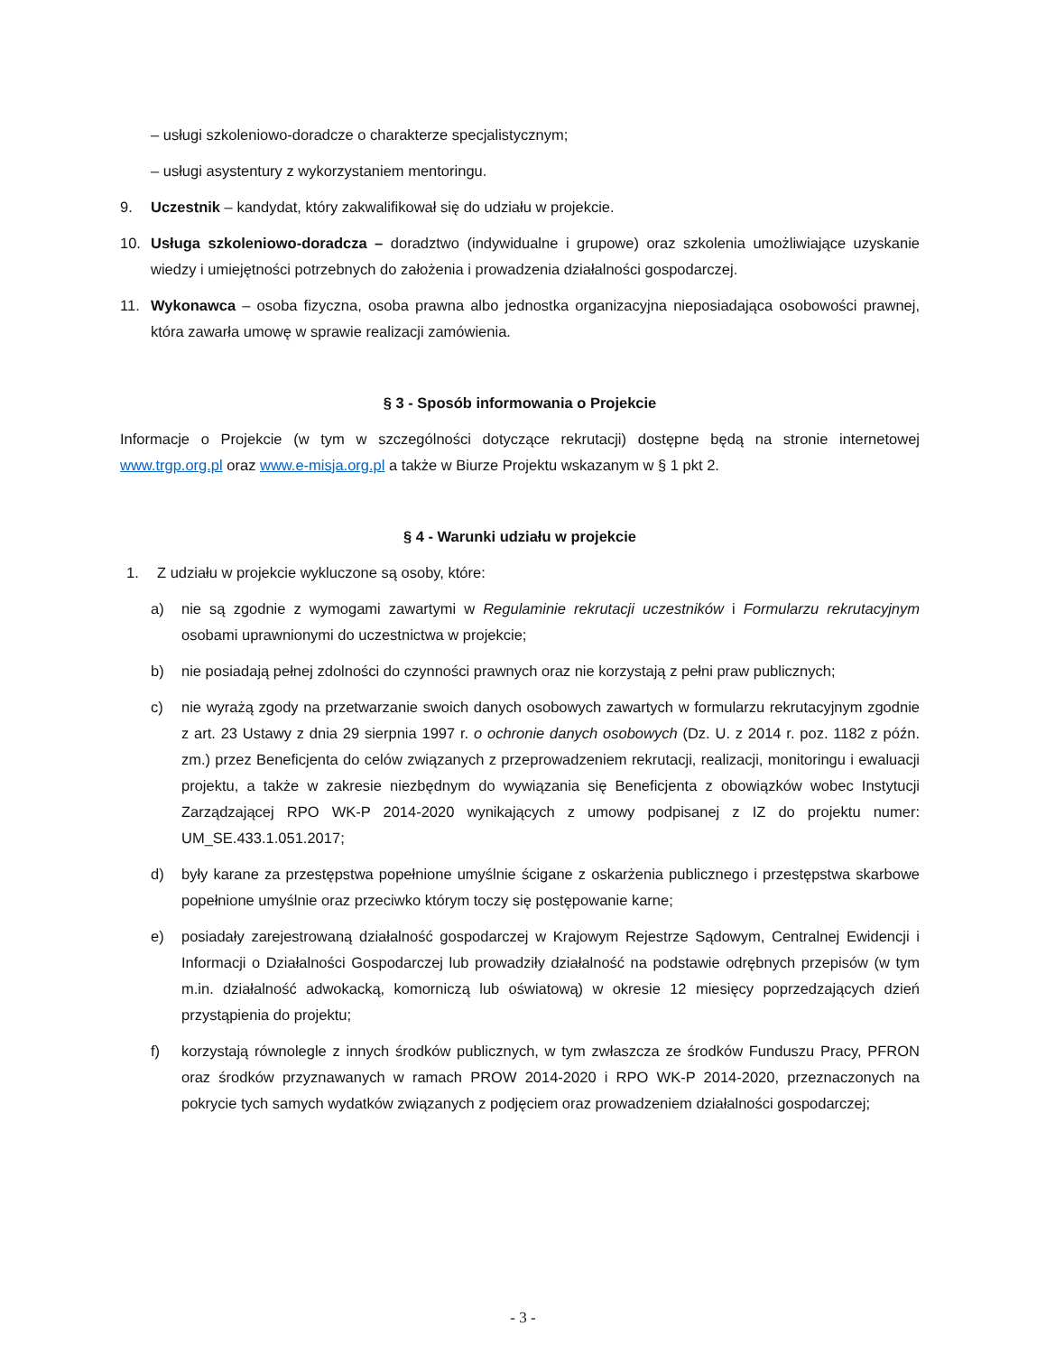– usługi szkoleniowo-doradcze o charakterze specjalistycznym;
– usługi asystentury z wykorzystaniem mentoringu.
9. Uczestnik – kandydat, który zakwalifikował się do udziału w projekcie.
10. Usługa szkoleniowo-doradcza – doradztwo (indywidualne i grupowe) oraz szkolenia umożliwiające uzyskanie wiedzy i umiejętności potrzebnych do założenia i prowadzenia działalności gospodarczej.
11. Wykonawca – osoba fizyczna, osoba prawna albo jednostka organizacyjna nieposiadająca osobowości prawnej, która zawarła umowę w sprawie realizacji zamówienia.
§ 3 - Sposób informowania o Projekcie
Informacje o Projekcie (w tym w szczególności dotyczące rekrutacji) dostępne będą na stronie internetowej www.trgp.org.pl oraz www.e-misja.org.pl a także w Biurze Projektu wskazanym w § 1 pkt 2.
§ 4 - Warunki udziału w projekcie
1. Z udziału w projekcie wykluczone są osoby, które:
a) nie są zgodnie z wymogami zawartymi w Regulaminie rekrutacji uczestników i Formularzu rekrutacyjnym osobami uprawnionymi do uczestnictwa w projekcie;
b) nie posiadają pełnej zdolności do czynności prawnych oraz nie korzystają z pełni praw publicznych;
c) nie wyrażą zgody na przetwarzanie swoich danych osobowych zawartych w formularzu rekrutacyjnym zgodnie z art. 23 Ustawy z dnia 29 sierpnia 1997 r. o ochronie danych osobowych (Dz. U. z 2014 r. poz. 1182 z późn. zm.) przez Beneficjenta do celów związanych z przeprowadzeniem rekrutacji, realizacji, monitoringu i ewaluacji projektu, a także w zakresie niezbędnym do wywiązania się Beneficjenta z obowiązków wobec Instytucji Zarządzającej RPO WK-P 2014-2020 wynikających z umowy podpisanej z IZ do projektu numer: UM_SE.433.1.051.2017;
d) były karane za przestępstwa popełnione umyślnie ścigane z oskarżenia publicznego i przestępstwa skarbowe popełnione umyślnie oraz przeciwko którym toczy się postępowanie karne;
e) posiadały zarejestrowaną działalność gospodarczej w Krajowym Rejestrze Sądowym, Centralnej Ewidencji i Informacji o Działalności Gospodarczej lub prowadziły działalność na podstawie odrębnych przepisów (w tym m.in. działalność adwokacką, komorniczą lub oświatową) w okresie 12 miesięcy poprzedzających dzień przystąpienia do projektu;
f) korzystają równolegle z innych środków publicznych, w tym zwłaszcza ze środków Funduszu Pracy, PFRON oraz środków przyznawanych w ramach PROW 2014-2020 i RPO WK-P 2014-2020, przeznaczonych na pokrycie tych samych wydatków związanych z podjęciem oraz prowadzeniem działalności gospodarczej;
- 3 -